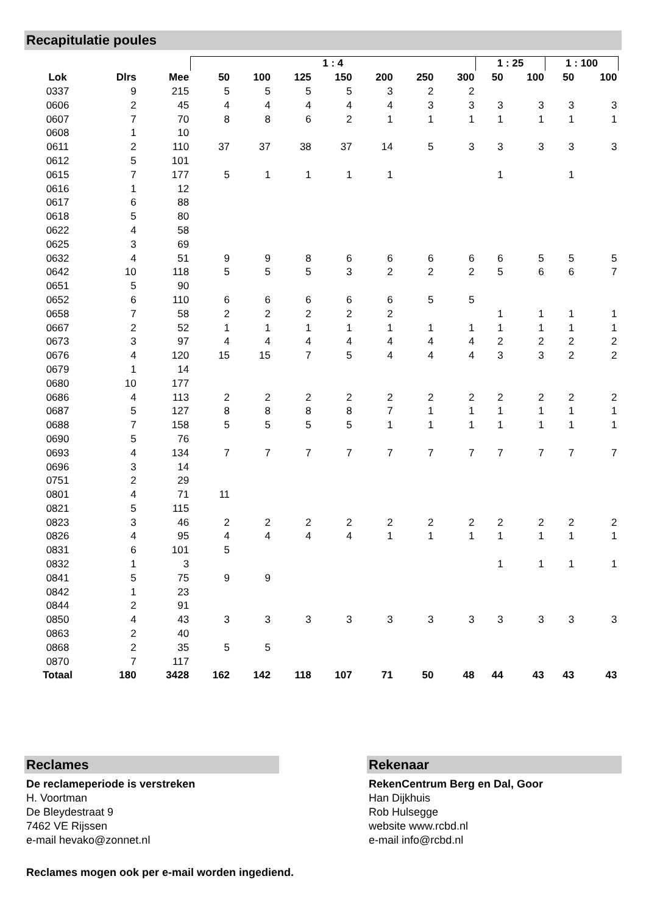Recapitulatie poules
| | | | 1 : 4 | | | | | | | 1 : 25 | | 1 : 100 | |
| --- | --- | --- | --- | --- | --- | --- | --- | --- | --- | --- | --- | --- | --- |
| Lok | Dlrs | Mee | 50 | 100 | 125 | 150 | 200 | 250 | 300 | 50 | 100 | 50 | 100 |
| 0337 | 9 | 215 | 5 | 5 | 5 | 5 | 3 | 2 | 2 | | | | |
| 0606 | 2 | 45 | 4 | 4 | 4 | 4 | 4 | 3 | 3 | 3 | 3 | 3 | 3 |
| 0607 | 7 | 70 | 8 | 8 | 6 | 2 | 1 | 1 | 1 | 1 | 1 | 1 | 1 |
| 0608 | 1 | 10 | | | | | | | | | | | |
| 0611 | 2 | 110 | 37 | 37 | 38 | 37 | 14 | 5 | 3 | 3 | 3 | 3 | 3 |
| 0612 | 5 | 101 | | | | | | | | | | | |
| 0615 | 7 | 177 | 5 | 1 | 1 | 1 | 1 | | | 1 | | 1 | |
| 0616 | 1 | 12 | | | | | | | | | | | |
| 0617 | 6 | 88 | | | | | | | | | | | |
| 0618 | 5 | 80 | | | | | | | | | | | |
| 0622 | 4 | 58 | | | | | | | | | | | |
| 0625 | 3 | 69 | | | | | | | | | | | |
| 0632 | 4 | 51 | 9 | 9 | 8 | 6 | 6 | 6 | 6 | 6 | 5 | 5 | 5 |
| 0642 | 10 | 118 | 5 | 5 | 5 | 3 | 2 | 2 | 2 | 5 | 6 | 6 | 7 |
| 0651 | 5 | 90 | | | | | | | | | | | |
| 0652 | 6 | 110 | 6 | 6 | 6 | 6 | 6 | 5 | 5 | | | | |
| 0658 | 7 | 58 | 2 | 2 | 2 | 2 | 2 | | | 1 | 1 | 1 | 1 |
| 0667 | 2 | 52 | 1 | 1 | 1 | 1 | 1 | 1 | 1 | 1 | 1 | 1 | 1 |
| 0673 | 3 | 97 | 4 | 4 | 4 | 4 | 4 | 4 | 4 | 2 | 2 | 2 | 2 |
| 0676 | 4 | 120 | 15 | 15 | 7 | 5 | 4 | 4 | 4 | 3 | 3 | 2 | 2 |
| 0679 | 1 | 14 | | | | | | | | | | | |
| 0680 | 10 | 177 | | | | | | | | | | | |
| 0686 | 4 | 113 | 2 | 2 | 2 | 2 | 2 | 2 | 2 | 2 | 2 | 2 | 2 |
| 0687 | 5 | 127 | 8 | 8 | 8 | 8 | 7 | 1 | 1 | 1 | 1 | 1 | 1 |
| 0688 | 7 | 158 | 5 | 5 | 5 | 5 | 1 | 1 | 1 | 1 | 1 | 1 | 1 |
| 0690 | 5 | 76 | | | | | | | | | | | |
| 0693 | 4 | 134 | 7 | 7 | 7 | 7 | 7 | 7 | 7 | 7 | 7 | 7 | 7 |
| 0696 | 3 | 14 | | | | | | | | | | | |
| 0751 | 2 | 29 | | | | | | | | | | | |
| 0801 | 4 | 71 | 11 | | | | | | | | | | |
| 0821 | 5 | 115 | | | | | | | | | | | |
| 0823 | 3 | 46 | 2 | 2 | 2 | 2 | 2 | 2 | 2 | 2 | 2 | 2 | 2 |
| 0826 | 4 | 95 | 4 | 4 | 4 | 4 | 1 | 1 | 1 | 1 | 1 | 1 | 1 |
| 0831 | 6 | 101 | 5 | | | | | | | | | | |
| 0832 | 1 | 3 | | | | | | | | 1 | 1 | 1 | 1 |
| 0841 | 5 | 75 | 9 | 9 | | | | | | | | | |
| 0842 | 1 | 23 | | | | | | | | | | | |
| 0844 | 2 | 91 | | | | | | | | | | | |
| 0850 | 4 | 43 | 3 | 3 | 3 | 3 | 3 | 3 | 3 | 3 | 3 | 3 | 3 |
| 0863 | 2 | 40 | | | | | | | | | | | |
| 0868 | 2 | 35 | 5 | 5 | | | | | | | | | |
| 0870 | 7 | 117 | | | | | | | | | | | |
| Totaal | 180 | 3428 | 162 | 142 | 118 | 107 | 71 | 50 | 48 | 44 | 43 | 43 | 43 |
Reclames
De reclameperiode is verstreken
H. Voortman
De Bleydestraat 9
7462 VE Rijssen
e-mail hevako@zonnet.nl
Reclames mogen ook per e-mail worden ingediend.
Rekenaar
RekenCentrum Berg en Dal, Goor
Han Dijkhuis
Rob Hulsegge
website www.rcbd.nl
e-mail info@rcbd.nl